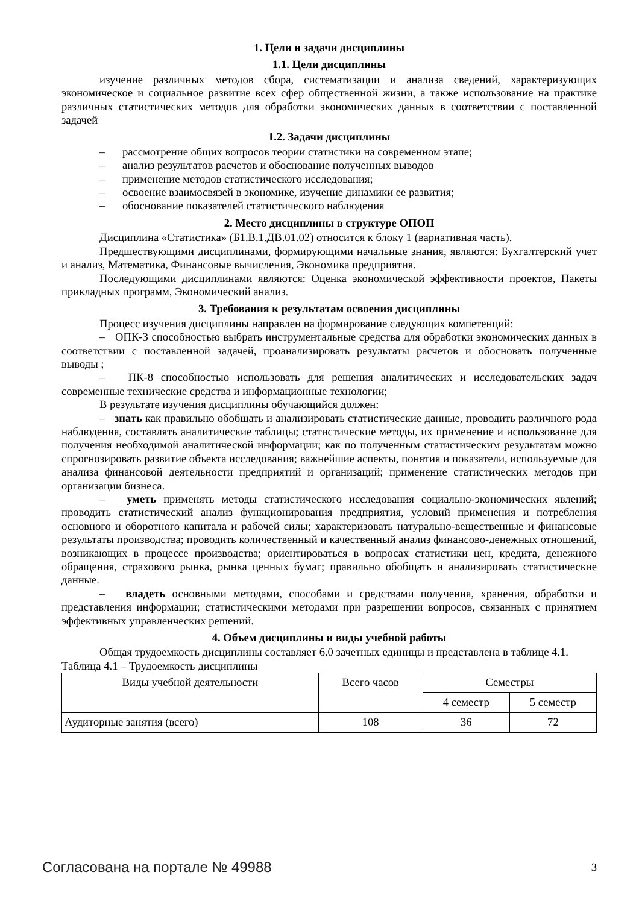1. Цели и задачи дисциплины
1.1. Цели дисциплины
изучение различных методов сбора, систематизации и анализа сведений, характеризующих экономическое и социальное развитие всех сфер общественной жизни, а также использование на практике различных статистических методов для обработки экономических данных в соответствии с поставленной задачей
1.2. Задачи дисциплины
– рассмотрение общих вопросов теории статистики на современном этапе;
– анализ результатов расчетов и обоснование полученных выводов
– применение методов статистического исследования;
– освоение взаимосвязей в экономике, изучение динамики ее развития;
– обоснование показателей статистического наблюдения
2. Место дисциплины в структуре ОПОП
Дисциплина «Статистика» (Б1.В.1.ДВ.01.02) относится к блоку 1 (вариативная часть).
Предшествующими дисциплинами, формирующими начальные знания, являются: Бухгалтерский учет и анализ, Математика, Финансовые вычисления, Экономика предприятия.
Последующими дисциплинами являются: Оценка экономической эффективности проектов, Пакеты прикладных программ, Экономический анализ.
3. Требования к результатам освоения дисциплины
Процесс изучения дисциплины направлен на формирование следующих компетенций:
– ОПК-3 способностью выбрать инструментальные средства для обработки экономических данных в соответствии с поставленной задачей, проанализировать результаты расчетов и обосновать полученные выводы ;
– ПК-8 способностью использовать для решения аналитических и исследовательских задач современные технические средства и информационные технологии;
В результате изучения дисциплины обучающийся должен:
– знать как правильно обобщать и анализировать статистические данные, проводить различного рода наблюдения, составлять аналитические таблицы; статистические методы, их применение и использование для получения необходимой аналитической информации; как по полученным статистическим результатам можно спрогнозировать развитие объекта исследования; важнейшие аспекты, понятия и показатели, используемые для анализа финансовой деятельности предприятий и организаций; применение статистических методов при организации бизнеса.
– уметь применять методы статистического исследования социально-экономических явлений; проводить статистический анализ функционирования предприятия, условий применения и потребления основного и оборотного капитала и рабочей силы; характеризовать натурально-вещественные и финансовые результаты производства; проводить количественный и качественный анализ финансово-денежных отношений, возникающих в процессе производства; ориентироваться в вопросах статистики цен, кредита, денежного обращения, страхового рынка, рынка ценных бумаг; правильно обобщать и анализировать статистические данные.
– владеть основными методами, способами и средствами получения, хранения, обработки и представления информации; статистическими методами при разрешении вопросов, связанных с принятием эффективных управленческих решений.
4. Объем дисциплины и виды учебной работы
Общая трудоемкость дисциплины составляет 6.0 зачетных единицы и представлена в таблице 4.1.
Таблица 4.1 – Трудоемкость дисциплины
| Виды учебной деятельности | Всего часов | Семестры | |
| --- | --- | --- | --- |
| | | 4 семестр | 5 семестр |
| Аудиторные занятия (всего) | 108 | 36 | 72 |
Согласована на портале № 49988 3